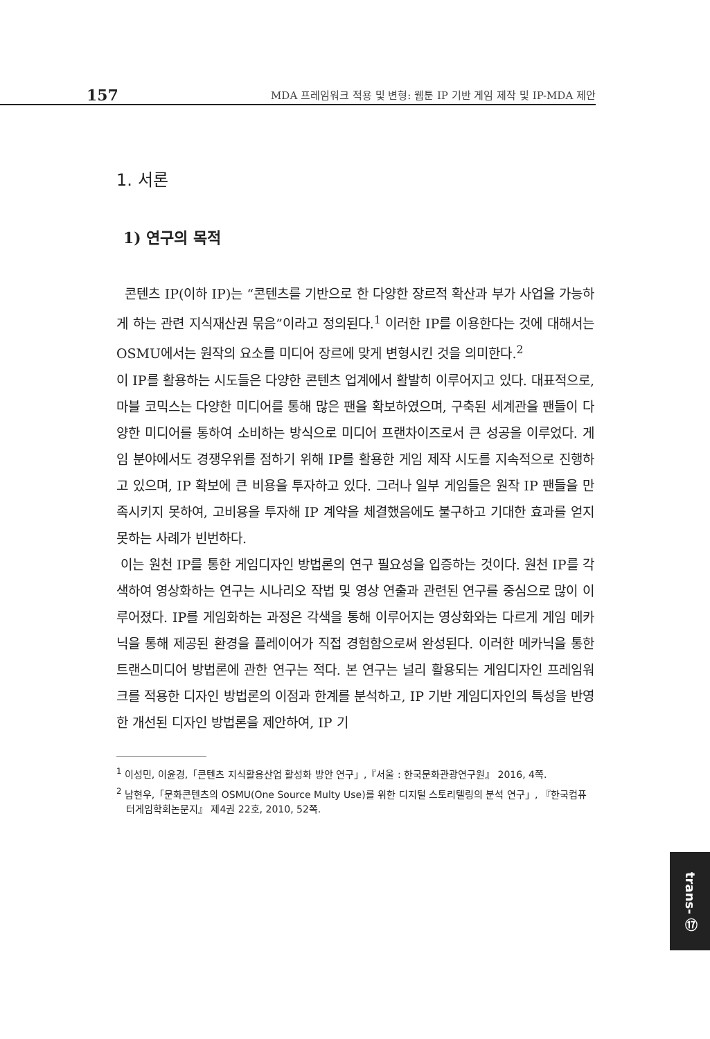157 MDA 프레임워크 적용 및 변형: 웹툰 IP 기반 게임 제작 및 IP-MDA 제안
1. 서론
1) 연구의 목적
콘텐츠 IP(이하 IP)는 “콘텐츠를 기반으로 한 다양한 장르적 확산과 부가 사업을 가능하게 하는 관련 지식재산권 묶음”이라고 정의된다.<sup>1</sup> 이러한 IP를 이용한다는 것에 대해서는 OSMU에서는 원작의 요소를 미디어 장르에 맞게 변형시킨 것을 의미한다.<sup>2</sup>
이 IP를 활용하는 시도들은 다양한 콘텐츠 업계에서 활발히 이루어지고 있다. 대표적으로, 마블 코믹스는 다양한 미디어를 통해 많은 팬을 확보하였으며, 구축된 세계관을 팬들이 다양한 미디어를 통하여 소비하는 방식으로 미디어 프랜차이즈로서 큰 성공을 이루었다. 게임 분야에서도 경쟁우위를 점하기 위해 IP를 활용한 게임 제작 시도를 지속적으로 진행하고 있으며, IP 확보에 큰 비용을 투자하고 있다. 그러나 일부 게임들은 원작 IP 팬들을 만족시키지 못하여, 고비용을 투자해 IP 계약을 체결했음에도 불구하고 기대한 효과를 얻지 못하는 사례가 빈번하다.
이는 원천 IP를 통한 게임디자인 방법론의 연구 필요성을 입증하는 것이다. 원천 IP를 각색하여 영상화하는 연구는 시나리오 작법 및 영상 연출과 관련된 연구를 중심으로 많이 이루어졌다. IP를 게임화하는 과정은 각색을 통해 이루어지는 영상화와는 다르게 게임 메카닉을 통해 제공된 환경을 플레이어가 직접 경험함으로써 완성된다. 이러한 메카닉을 통한 트랜스미디어 방법론에 관한 연구는 적다. 본 연구는 널리 활용되는 게임디자인 프레임워크를 적용한 디자인 방법론의 이점과 한계를 분석하고, IP 기반 게임디자인의 특성을 반영한 개선된 디자인 방법론을 제안하여, IP 기
<sup>1</sup> 이성민, 이윤경,「콘텐츠 지식활용산업 활성화 방안 연구」,『서울 : 한국문화관광연구원』 2016, 4쪽.
<sup>2</sup> 남현우,「문화콘텐츠의 OSMU(One Source Multy Use)를 위한 디지털 스토리텔링의 분석 연구」, 『한국컴퓨터게임학회논문지』 제4권 22호, 2010, 52쪽.
trans- ⑰